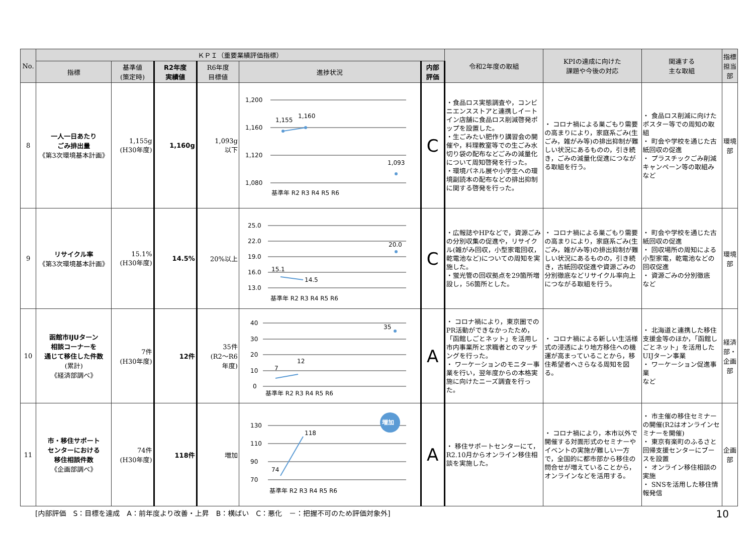| No. | ＫＰＩ（重要業績評価指標） | | | | | | 令和2年度の取組 | KPIの達成に向けた 課題や今後の対応 | 関連する 主な取組 | 指標担当部 |
| --- | --- | --- | --- | --- | --- | --- | --- | --- | --- | --- |
| | 指標 | 基準値 (策定時) | R2年度 実績値 | R6年度 目標値 | 進捗状況 | 内部 評価 | | | | |
| 8 | 一人一日あたり ごみ排出量 《第3次環境基本計画》 | 1,155g (H30年度) | 1,160g | 1,093g 以下 | 1,200 1,160 1,120 1,080 1,155 1,160 1,093 基準年 R2 R3 R4 R5 R6 | C | ・食品ロス実態調査や，コンビニエンスストアと連携しイートイン店舗に食品ロス削減啓発ポップを設置した。 ・生ごみたい肥作り講習会の開催や，料理教室等での生ごみ水切り袋の配布などごみの減量化について周知啓発を行った。 ・環境パネル展や小学生への環境副読本の配布などの排出抑制に関する啓発を行った。 | ・ コロナ禍による巣ごもり需要の高まりにより，家庭系ごみ(生ごみ，雑がみ等)の排出抑制が難しい状況にあるものの，引き続き，ごみの減量化促進につながる取組を行う。 | ・ 食品ロス削減に向けたポスター等での周知の取組 ・ 町会や学校を通じた古紙回収の促進 ・ プラスチックごみ削減キャンペーン等の取組み など | 環境部 |
| 9 | リサイクル率 《第3次環境基本計画》 | 15.1% (H30年度) | 14.5% | 20%以上 | 25.0 22.0 19.0 16.0 13.0 15.1 14.5 20.0 基準年 R2 R3 R4 R5 R6 | C | ・広報誌やHPなどで，資源ごみの分別収集の促進や，リサイクル(雑がみ回収，小型家電回収，乾電池など)についての周知を実施した。 ・蛍光管の回収拠点を29箇所増設し，56箇所とした。 | ・ コロナ禍による巣ごもり需要の高まりにより，家庭系ごみ(生ごみ，雑がみ等)の排出抑制が難しい状況にあるものの，引き続き，古紙回収促進や資源ごみの分別徹底などリサイクル率向上につながる取組を行う。 | ・ 町会や学校を通じた古紙回収の促進 ・ 回収場所の周知による小型家電，乾電池などの回収促進 ・ 資源ごみの分別徹底 など | 環境部 |
| 10 | 函館市IJUターン 相談コーナーを 通じて移住した件数 (累計) 《経済部調べ》 | 7件 (H30年度) | 12件 | 35件 (R2～R6 年度) | 40 30 20 10 0 7 12 35 基準年 R2 R3 R4 R5 R6 | A | ・ コロナ禍により，東京圏でのPR活動ができなかったため，「函館しごとネット」を活用し市内事業所と求職者とのマッチングを行った。 ・ ワーケーションのモニター事業を行い，翌年度からの本格実施に向けたニーズ調査を行った。 | ・ コロナ禍による新しい生活様式の浸透により地方移住への機運が高まっていることから，移住希望者へさらなる周知を図る。 | ・ 北海道と連携した移住支援金等のほか，「函館しごとネット」を活用したUIJターン事業 ・ ワーケーション促進事業 など | 経済部・企画部 |
| 11 | 市・移住サポート センターにおける 移住相談件数 《企画部調べ》 | 74件 (H30年度) | 118件 | 増加 | 130 110 90 70 増加 118 74 基準年 R2 R3 R4 R5 R6 | A | ・ 移住サポートセンターにて，R2.10月からオンライン移住相談を実施した。 | ・ コロナ禍により，本市以外で開催する対面形式のセミナーやイベントの実施が難しい一方で，全国的に都市部から移住の問合せが増えていることから，オンラインなどを活用する。 | ・ 市主催の移住セミナーの開催(R2はオンラインセミナーを開催) ・ 東京有楽町のふるさと回帰支援センターにブースを設置 ・ オンライン移住相談の実施 ・ SNSを活用した移住情報発信 | 企画部 |
[内部評価　S：目標を達成　A：前年度より改善・上昇　B：横ばい　C：悪化　－：把握不可のため評価対象外] 10